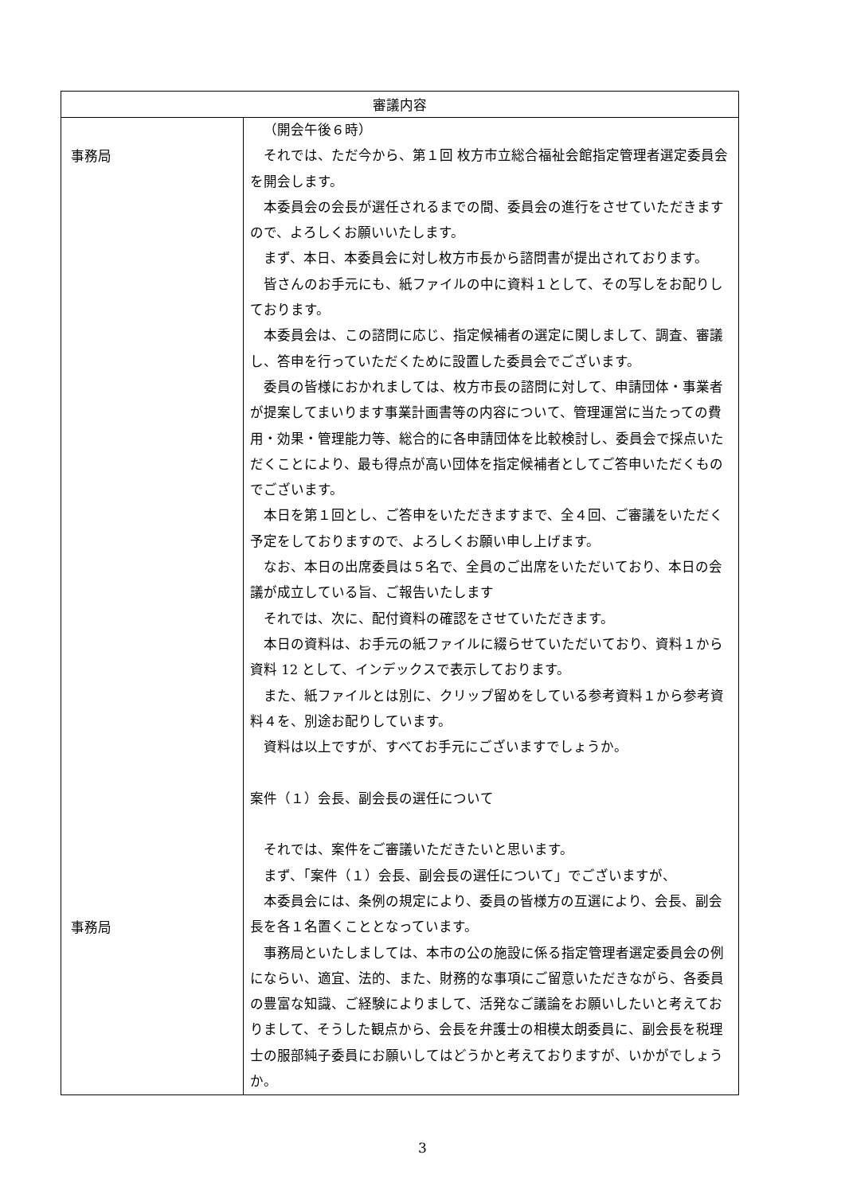| 審議内容 | |
| --- | --- |
| 事務局 事務局 | （開会午後６時） それでは、ただ今から、第１回 枚方市立総合福祉会館指定管理者選定委員会を開会します。 本委員会の会長が選任されるまでの間、委員会の進行をさせていただきますので、よろしくお願いいたします。 まず、本日、本委員会に対し枚方市長から諮問書が提出されております。 皆さんのお手元にも、紙ファイルの中に資料１として、その写しをお配りしております。 本委員会は、この諮問に応じ、指定候補者の選定に関しまして、調査、審議し、答申を行っていただくために設置した委員会でございます。 委員の皆様におかれましては、枚方市長の諮問に対して、申請団体・事業者が提案してまいります事業計画書等の内容について、管理運営に当たっての費用・効果・管理能力等、総合的に各申請団体を比較検討し、委員会で採点いただくことにより、最も得点が高い団体を指定候補者としてご答申いただくものでございます。 本日を第１回とし、ご答申をいただきますまで、全４回、ご審議をいただく予定をしておりますので、よろしくお願い申し上げます。 なお、本日の出席委員は５名で、全員のご出席をいただいており、本日の会議が成立している旨、ご報告いたします それでは、次に、配付資料の確認をさせていただきます。 本日の資料は、お手元の紙ファイルに綴らせていただいており、資料１から資料 12 として、インデックスで表示しております。 また、紙ファイルとは別に、クリップ留めをしている参考資料１から参考資料４を、別途お配りしています。 資料は以上ですが、すべてお手元にございますでしょうか。 案件（１）会長、副会長の選任について それでは、案件をご審議いただきたいと思います。 まず、「案件（１）会長、副会長の選任について」でございますが、 本委員会には、条例の規定により、委員の皆様方の互選により、会長、副会長を各１名置くこととなっています。 事務局といたしましては、本市の公の施設に係る指定管理者選定委員会の例にならい、適宜、法的、また、財務的な事項にご留意いただきながら、各委員の豊富な知識、ご経験によりまして、活発なご議論をお願いしたいと考えておりまして、そうした観点から、会長を弁護士の相模太朗委員に、副会長を税理士の服部純子委員にお願いしてはどうかと考えておりますが、いかがでしょうか。 |
3